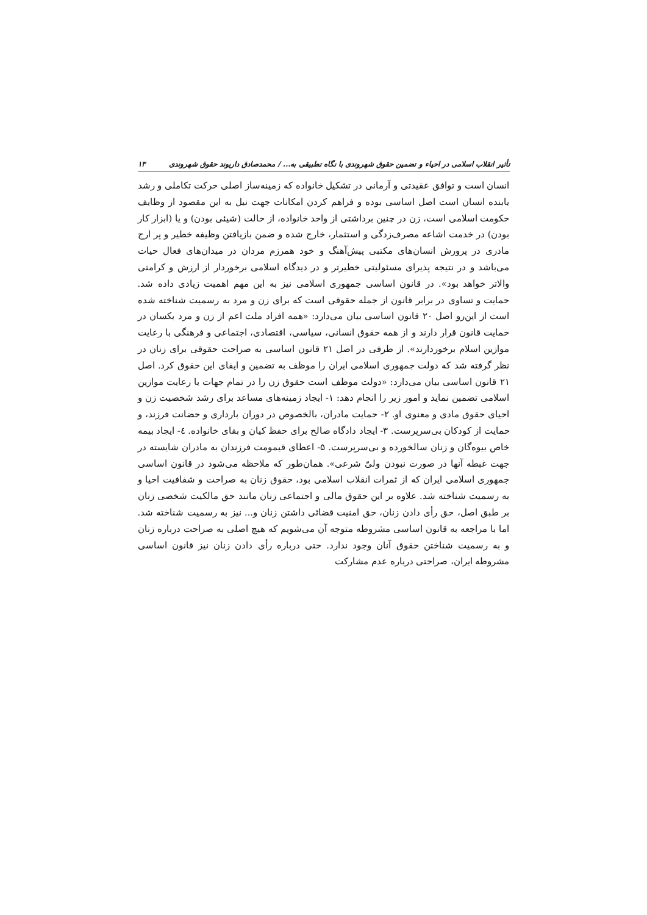تأثیر انقلاب اسلامی در احیاء و تضمین حقوق شهروندی با نگاه تطبیقی به... / محمدصادق داریوند حقوق شهروندی ۱۳
انسان است و توافق عقیدتی و آرمانی در تشکیل خانواده که زمینه‌ساز اصلی حرکت تکاملی و رشد یابنده انسان است اصل اساسی بوده و فراهم کردن امکانات جهت نیل به این مقصود از وظایف حکومت اسلامی است، زن در چنین برداشتی از واحد خانواده، از حالت (شیئی بودن) و یا (ابزار کار بودن) در خدمت اشاعه مصرف‌زدگی و استثمار، خارج شده و ضمن بازیافتن وظیفه خطیر و پر ارج مادری در پرورش انسان‌های مکتبی پیش‌آهنگ و خود همرزم مردان در میدان‌های فعال حیات می‌باشد و در نتیجه پذیرای مسئولیتی خطیرتر و در دیدگاه اسلامی برخوردار از ارزش و کرامتی والاتر خواهد بود». در قانون اساسی جمهوری اسلامی نیز به این مهم اهمیت زیادی داده شد. حمایت و تساوی در برابر قانون از جمله حقوقی است که برای زن و مرد به رسمیت شناخته شده است از این‌رو اصل ۲۰ قانون اساسی بیان می‌دارد: «همه افراد ملت اعم از زن و مرد یکسان در حمایت قانون قرار دارند و از همه حقوق انسانی، سیاسی، اقتصادی، اجتماعی و فرهنگی با رعایت موازین اسلام برخوردارند». از طرفی در اصل ۲۱ قانون اساسی به صراحت حقوقی برای زنان در نظر گرفته شد که دولت جمهوری اسلامی ایران را موظف به تضمین و ایفای این حقوق کرد. اصل ۲۱ قانون اساسی بیان می‌دارد: «دولت موظف است حقوق زن را در تمام جهات با رعایت موازین اسلامی تضمین نماید و امور زیر را انجام دهد: ۱- ایجاد زمینه‌های مساعد برای رشد شخصیت زن و احیای حقوق مادی و معنوی او. ۲- حمایت مادران، بالخصوص در دوران بارداری و حضانت فرزند، و حمایت از کودکان بی‌سرپرست. ۳- ایجاد دادگاه صالح برای حفظ کیان و بقای خانواده. ٤- ایجاد بیمه خاص بیوه‌گان و زنان سالخورده و بی‌سرپرست. ۵- اعطای قیمومت فرزندان به مادران شایسته در جهت غبطه آنها در صورت نبودن ولیّ شرعی». همان‌طور که ملاحظه می‌شود در قانون اساسی جمهوری اسلامی ایران که از ثمرات انقلاب اسلامی بود، حقوق زنان به صراحت و شفافیت احیا و به رسمیت شناخته شد. علاوه بر این حقوق مالی و اجتماعی زنان مانند حق مالکیت شخصی زنان بر طبق اصل، حق رأی دادن زنان، حق امنیت قضائی داشتن زنان و... نیز به رسمیت شناخته شد. اما با مراجعه به قانون اساسی مشروطه متوجه آن می‌شویم که هیچ اصلی به صراحت درباره زنان و به رسمیت شناختن حقوق آنان وجود ندارد. حتی درباره رأی دادن زنان نیز قانون اساسی مشروطه ایران، صراحتی درباره عدم مشارکت